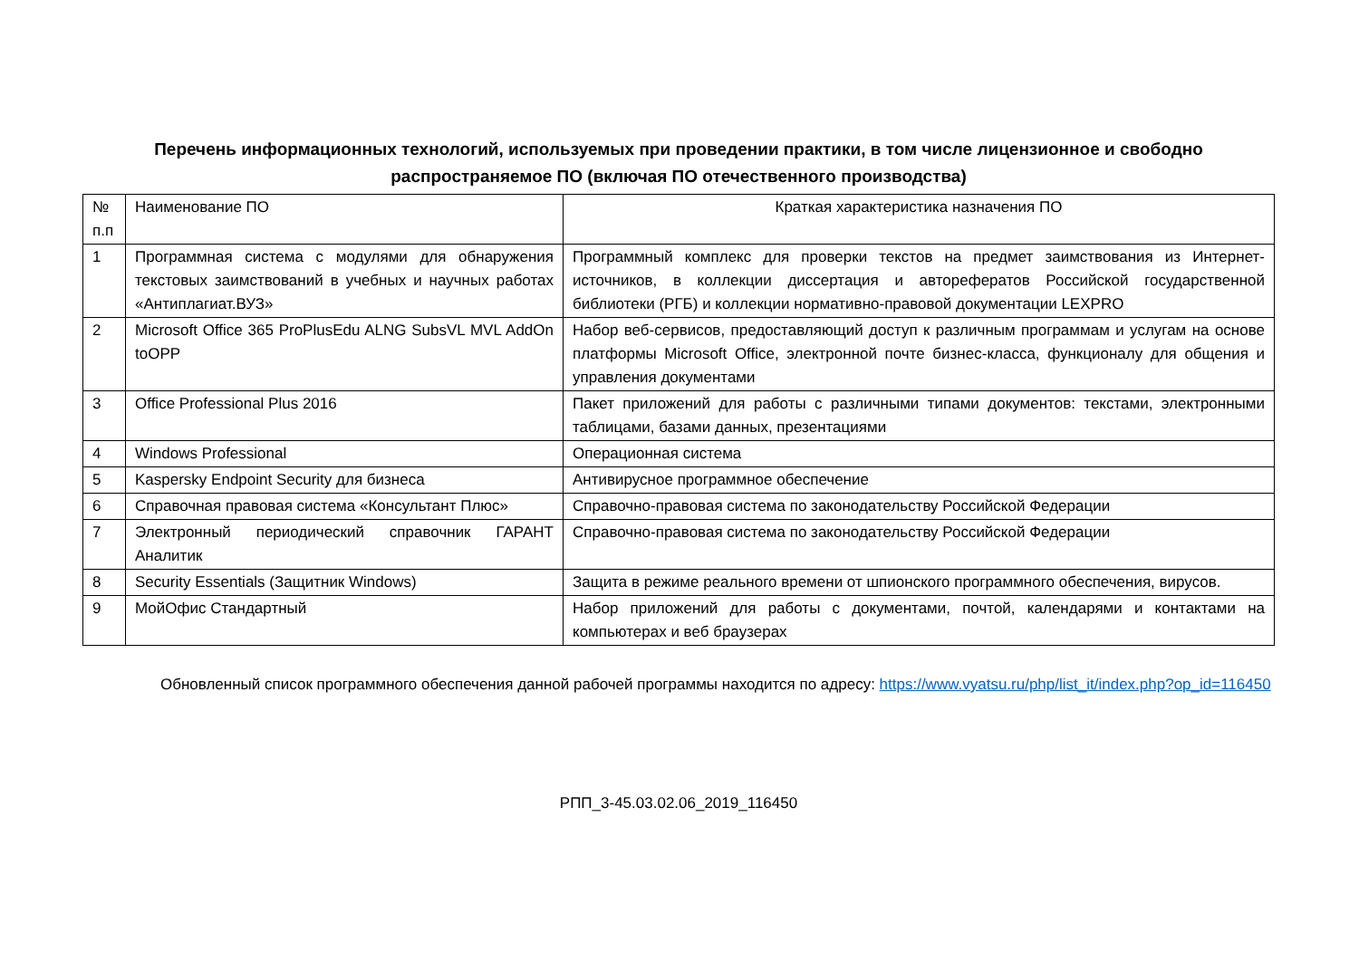Перечень информационных технологий, используемых при проведении практики, в том числе лицензионное и свободно распространяемое ПО (включая ПО отечественного производства)
| № п.п | Наименование ПО | Краткая характеристика назначения ПО |
| 1 | Программная система с модулями для обнаружения текстовых заимствований в учебных и научных работах «Антиплагиат.ВУЗ» | Программный комплекс для проверки текстов на предмет заимствования из Интернет-источников, в коллекции диссертация и авторефератов Российской государственной библиотеки (РГБ) и коллекции нормативно-правовой документации LEXPRO |
| 2 | Microsoft Office 365 ProPlusEdu ALNG SubsVL MVL AddOn toOPP | Набор веб-сервисов, предоставляющий доступ к различным программам и услугам на основе платформы Microsoft Office, электронной почте бизнес-класса, функционалу для общения и управления документами |
| 3 | Office Professional Plus 2016 | Пакет приложений для работы с различными типами документов: текстами, электронными таблицами, базами данных, презентациями |
| 4 | Windows Professional | Операционная система |
| 5 | Kaspersky Endpoint Security для бизнеса | Антивирусное программное обеспечение |
| 6 | Справочная правовая система «Консультант Плюс» | Справочно-правовая система по законодательству Российской Федерации |
| 7 | Электронный периодический справочник ГАРАНТ Аналитик | Справочно-правовая система по законодательству Российской Федерации |
| 8 | Security Essentials (Защитник Windows) | Защита в режиме реального времени от шпионского программного обеспечения, вирусов. |
| 9 | МойОфис Стандартный | Набор приложений для работы с документами, почтой, календарями и контактами на компьютерах и веб браузерах |
Обновленный список программного обеспечения данной рабочей программы находится по адресу: https://www.vyatsu.ru/php/list_it/index.php?op_id=116450
РПП_3-45.03.02.06_2019_116450